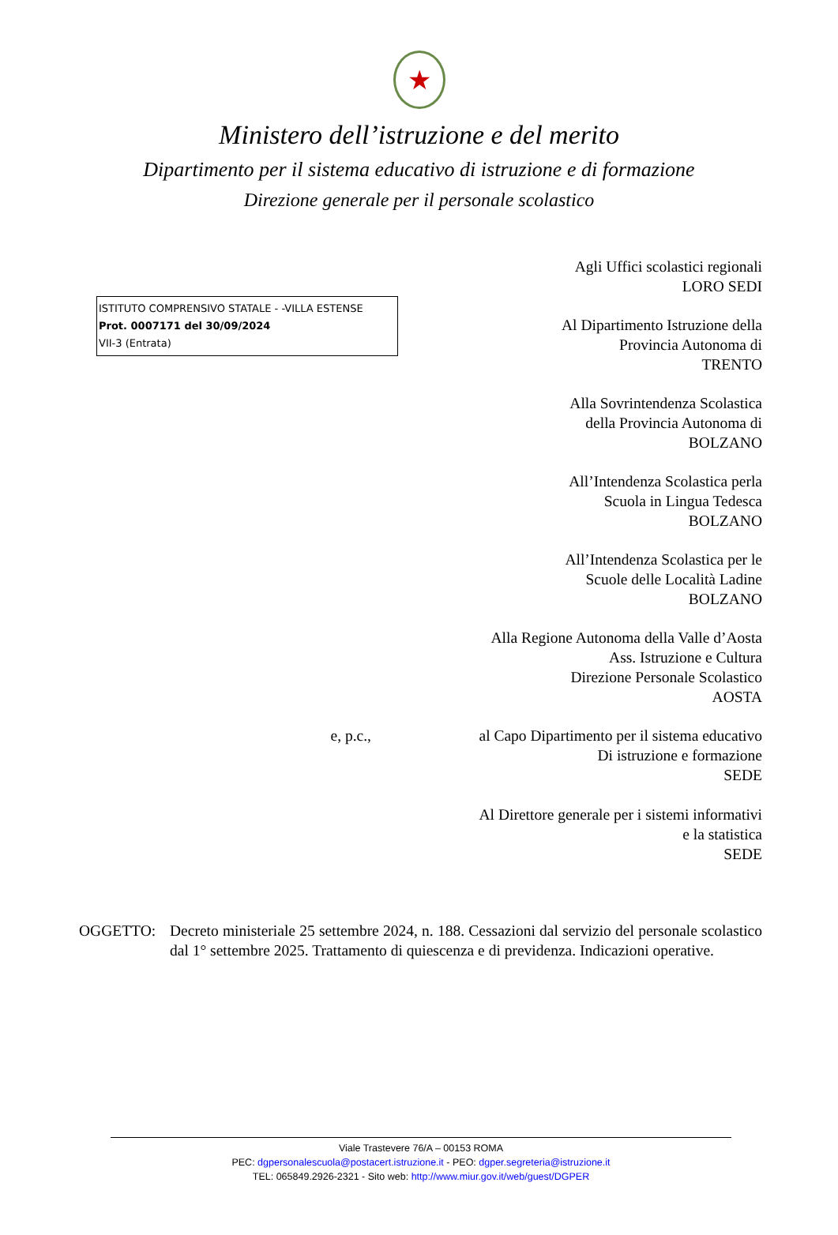★
Ministero dell’istruzione e del merito
Dipartimento per il sistema educativo di istruzione e di formazione
Direzione generale per il personale scolastico
ISTITUTO COMPRENSIVO STATALE - -VILLA ESTENSE
Prot. 0007171 del 30/09/2024
VII-3 (Entrata)
Agli Uffici scolastici regionali
LORO SEDI
Al Dipartimento Istruzione della
Provincia Autonoma di
TRENTO
Alla Sovrintendenza Scolastica
della Provincia Autonoma di
BOLZANO
All’Intendenza Scolastica perla
Scuola in Lingua Tedesca
BOLZANO
All’Intendenza Scolastica per le
Scuole delle Località Ladine
BOLZANO
Alla Regione Autonoma della Valle d’Aosta
Ass. Istruzione e Cultura
Direzione Personale Scolastico
AOSTA
e, p.c., al Capo Dipartimento per il sistema educativo
Di istruzione e formazione
SEDE
Al Direttore generale per i sistemi informativi
e la statistica
SEDE
OGGETTO: Decreto ministeriale 25 settembre 2024, n. 188. Cessazioni dal servizio del personale scolastico dal 1° settembre 2025. Trattamento di quiescenza e di previdenza. Indicazioni operative.
Viale Trastevere 76/A – 00153 ROMA
PEC: dgpersonalescuola@postacert.istruzione.it - PEO: dgper.segreteria@istruzione.it
TEL: 065849.2926-2321 - Sito web: http://www.miur.gov.it/web/guest/DGPER